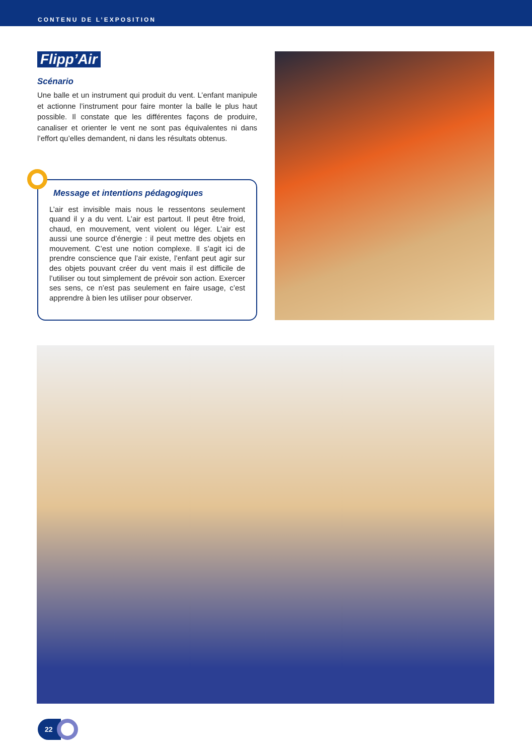CONTENU DE L’EXPOSITION
Flipp’Air
Scénario
Une balle et un instrument qui produit du vent. L’enfant manipule et actionne l’instrument pour faire monter la balle le plus haut possible. Il constate que les différentes façons de produire, canaliser et orienter le vent ne sont pas équivalentes ni dans l’effort qu’elles demandent, ni dans les résultats obtenus.
Message et intentions pédagogiques
L’air est invisible mais nous le ressentons seulement quand il y a du vent. L’air est partout. Il peut être froid, chaud, en mouvement, vent violent ou léger. L’air est aussi une source d’énergie : il peut mettre des objets en mouvement. C’est une notion complexe. Il s’agit ici de prendre conscience que l’air existe, l’enfant peut agir sur des objets pouvant créer du vent mais il est difficile de l’utiliser ou tout simplement de prévoir son action. Exercer ses sens, ce n’est pas seulement en faire usage, c’est apprendre à bien les utiliser pour observer.
22